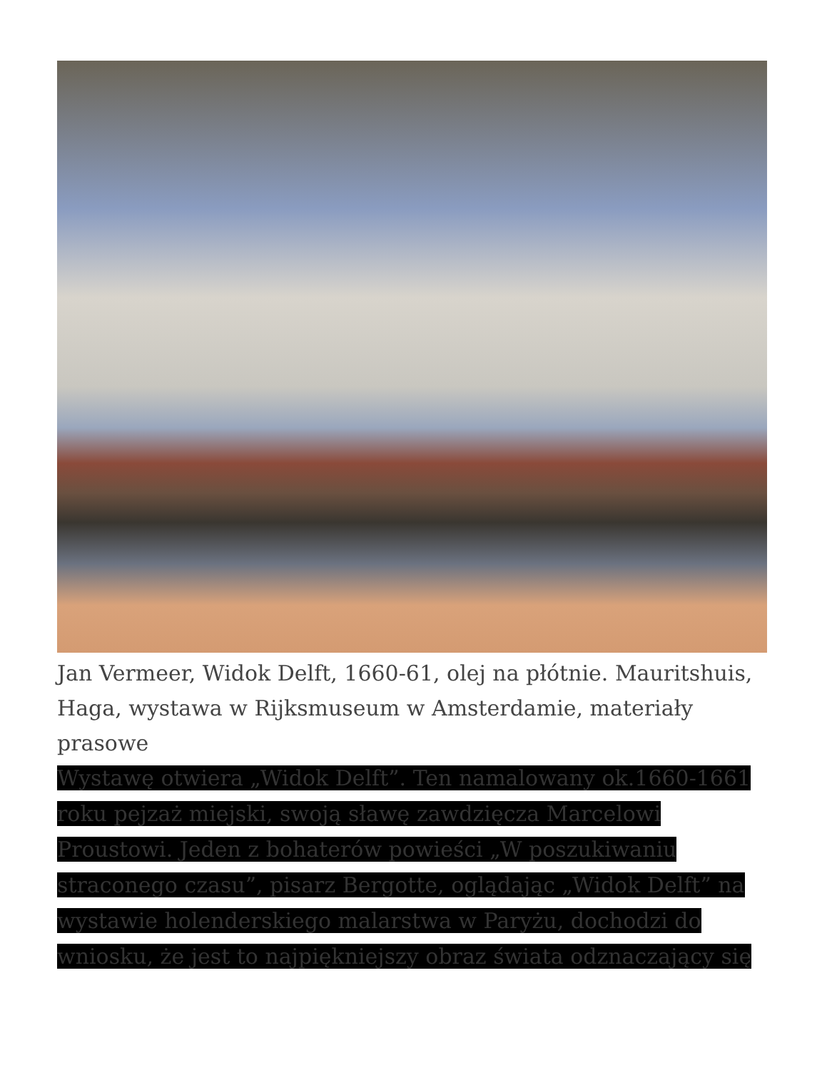Jan Vermeer, Widok Delft, 1660-61, olej na płótnie. Mauritshuis, Haga, wystawa w Rijksmuseum w Amsterdamie, materiały prasowe
Wystawę otwiera „Widok Delft”. Ten namalowany ok.1660-1661 roku pejzaż miejski, swoją sławę zawdzięcza Marcelowi Proustowi. Jeden z bohaterów powieści „W poszukiwaniu straconego czasu”, pisarz Bergotte, oglądając „Widok Delft” na wystawie holenderskiego malarstwa w Paryżu, dochodzi do wniosku, że jest to najpiękniejszy obraz świata odznaczający się